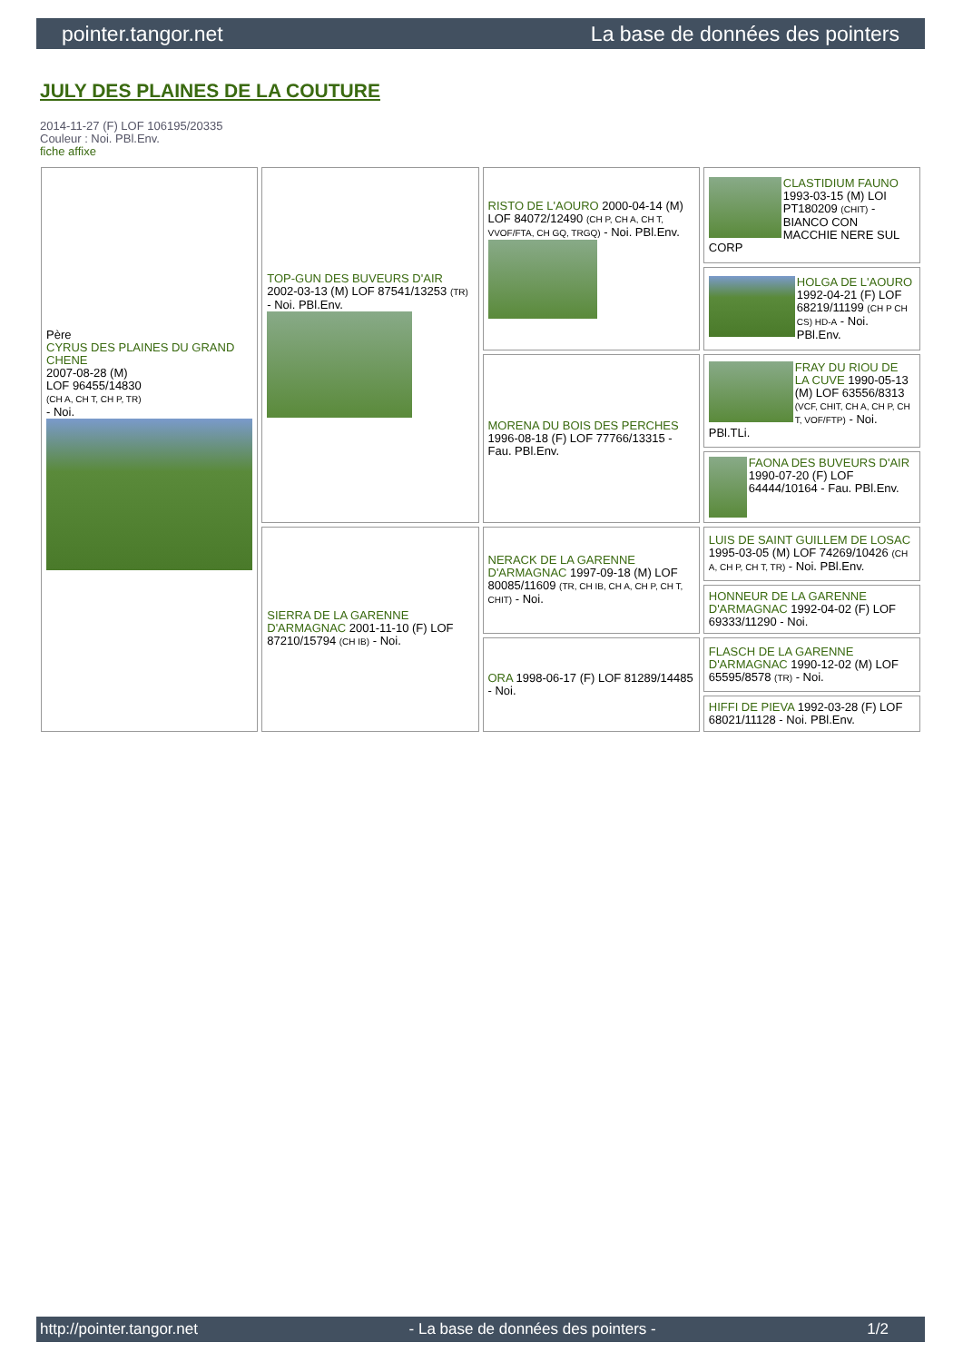pointer.tangor.net La base de données des pointers
JULY DES PLAINES DE LA COUTURE
2014-11-27 (F) LOF 106195/20335
Couleur : Noi. PBl.Env.
fiche affixe
| Père CYRUS DES PLAINES DU GRAND CHENE 2007-08-28 (M) LOF 96455/14830 (CH A, CH T, CH P, TR) - Noi. | TOP-GUN DES BUVEURS D'AIR 2002-03-13 (M) LOF 87541/13253 (TR) - Noi. PBl.Env. | RISTO DE L'AOURO 2000-04-14 (M) LOF 84072/12490 (CH P, CH A, CH T, VVOF/FTA, CH GQ, TRGQ) - Noi. PBl.Env. | CLASTIDIUM FAUNO 1993-03-15 (M) LOI PT180209 (CHIT) - BIANCO CON MACCHIE NERE SUL CORP |
| | | | HOLGA DE L'AOURO 1992-04-21 (F) LOF 68219/11199 (CH P CH CS) HD-A - Noi. PBl.Env. |
| | | MORENA DU BOIS DES PERCHES 1996-08-18 (F) LOF 77766/13315 - Fau. PBl.Env. | FRAY DU RIOU DE LA CUVE 1990-05-13 (M) LOF 63556/8313 (VCF, CHIT, CH A, CH P, CH T, VOF/FTP) - Noi. PBl.TLi. |
| | | | FAONA DES BUVEURS D'AIR 1990-07-20 (F) LOF 64444/10164 - Fau. PBl.Env. |
| | SIERRA DE LA GARENNE D'ARMAGNAC 2001-11-10 (F) LOF 87210/15794 (CH IB) - Noi. | NERACK DE LA GARENNE D'ARMAGNAC 1997-09-18 (M) LOF 80085/11609 (TR, CH IB, CH A, CH P, CH T, CHIT) - Noi. | LUIS DE SAINT GUILLEM DE LOSAC 1995-03-05 (M) LOF 74269/10426 (CH A, CH P, CH T, TR) - Noi. PBl.Env. |
| | | | HONNEUR DE LA GARENNE D'ARMAGNAC 1992-04-02 (F) LOF 69333/11290 - Noi. |
| | | ORA 1998-06-17 (F) LOF 81289/14485 - Noi. | FLASCH DE LA GARENNE D'ARMAGNAC 1990-12-02 (M) LOF 65595/8578 (TR) - Noi. |
| | | | HIFFI DE PIEVA 1992-03-28 (F) LOF 68021/11128 - Noi. PBl.Env. |
http://pointer.tangor.net - La base de données des pointers - 1/2